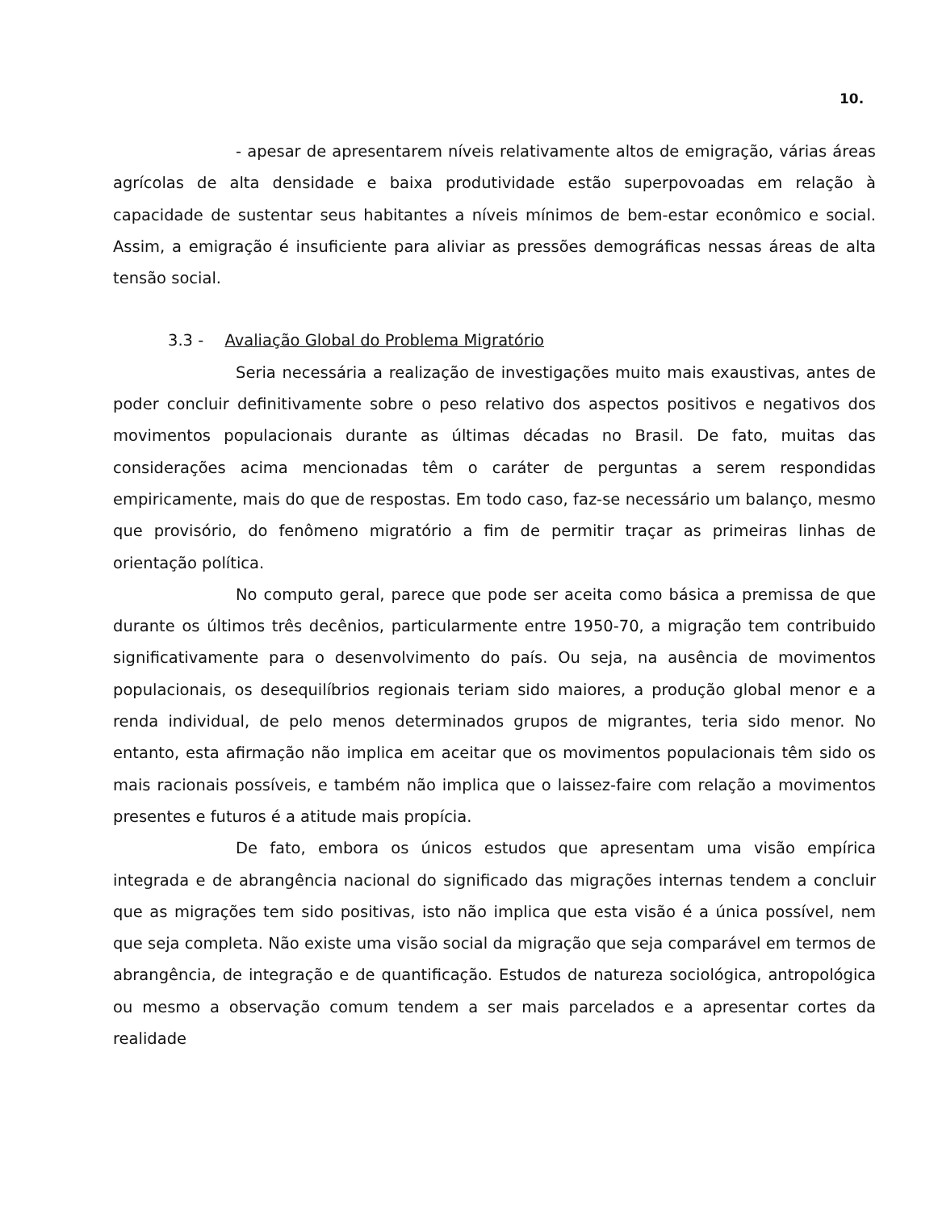10.
- apesar de apresentarem níveis relativamente altos de emigração, várias áreas agrícolas de alta densidade e baixa produtividade estão superpovoadas em relação à capacidade de sustentar seus habitantes a níveis mínimos de bem-estar econômico e social. Assim, a emigração é insuficiente para aliviar as pressões demográficas nessas áreas de alta tensão social.
3.3 - Avaliação Global do Problema Migratório
Seria necessária a realização de investigações muito mais exaustivas, antes de poder concluir definitivamente sobre o peso relativo dos aspectos positivos e negativos dos movimentos populacionais durante as últimas décadas no Brasil. De fato, muitas das considerações acima mencionadas têm o caráter de perguntas a serem respondidas empiricamente, mais do que de respostas. Em todo caso, faz-se necessário um balanço, mesmo que provisório, do fenômeno migratório a fim de permitir traçar as primeiras linhas de orientação política.
No computo geral, parece que pode ser aceita como básica a premissa de que durante os últimos três decênios, particularmente entre 1950-70, a migração tem contribuido significativamente para o desenvolvimento do país. Ou seja, na ausência de movimentos populacionais, os desequilíbrios regionais teriam sido maiores, a produção global menor e a renda individual, de pelo menos determinados grupos de migrantes, teria sido menor. No entanto, esta afirmação não implica em aceitar que os movimentos populacionais têm sido os mais racionais possíveis, e também não implica que o laissez-faire com relação a movimentos presentes e futuros é a atitude mais propícia.
De fato, embora os únicos estudos que apresentam uma visão empírica integrada e de abrangência nacional do significado das migrações internas tendem a concluir que as migrações tem sido positivas, isto não implica que esta visão é a única possível, nem que seja completa. Não existe uma visão social da migração que seja comparável em termos de abrangência, de integração e de quantificação. Estudos de natureza sociológica, antropológica ou mesmo a observação comum tendem a ser mais parcelados e a apresentar cortes da realidade